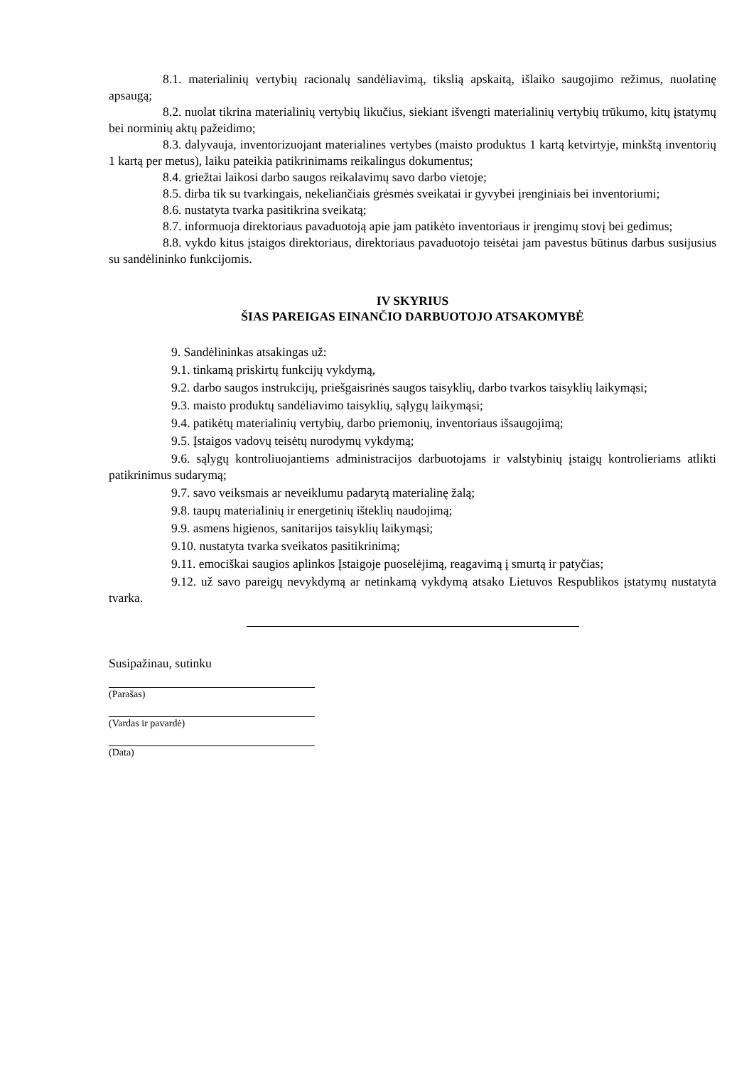8.1. materialinių vertybių racionalų sandėliavimą, tikslią apskaitą, išlaiko saugojimo režimus, nuolatinę apsaugą;
8.2. nuolat tikrina materialinių vertybių likučius, siekiant išvengti materialinių vertybių trūkumo, kitų įstatymų bei norminių aktų pažeidimo;
8.3. dalyvauja, inventorizuojant materialines vertybes (maisto produktus 1 kartą ketvirtyje, minkštą inventorių 1 kartą per metus), laiku pateikia patikrinimams reikalingus dokumentus;
8.4. griežtai laikosi darbo saugos reikalavimų savo darbo vietoje;
8.5. dirba tik su tvarkingais, nekeliančiais grėsmės sveikatai ir gyvybei įrenginiais bei inventoriumi;
8.6. nustatyta tvarka pasitikrina sveikatą;
8.7. informuoja direktoriaus pavaduotoją apie jam patikėto inventoriaus ir įrengimų stovį bei gedimus;
8.8. vykdo kitus įstaigos direktoriaus, direktoriaus pavaduotojo teisėtai jam pavestus būtinus darbus susijusius su sandėlininko funkcijomis.
IV SKYRIUS
ŠIAS PAREIGAS EINANČIO DARBUOTOJO ATSAKOMYBĖ
9. Sandėlininkas atsakingas už:
9.1. tinkamą priskirtų funkcijų vykdymą,
9.2. darbo saugos instrukcijų, priešgaisrinės saugos taisyklių, darbo tvarkos taisyklių laikymąsi;
9.3. maisto produktų sandėliavimo taisyklių, sąlygų laikymąsi;
9.4. patikėtų materialinių vertybių, darbo priemonių, inventoriaus išsaugojimą;
9.5. Įstaigos vadovų teisėtų nurodymų vykdymą;
9.6. sąlygų kontroliuojantiems administracijos darbuotojams ir valstybinių įstaigų kontrolieriams atlikti patikrinimus sudarymą;
9.7. savo veiksmais ar neveiklumu padarytą materialinę žalą;
9.8. taupų materialinių ir energetinių išteklių naudojimą;
9.9. asmens higienos, sanitarijos taisyklių laikymąsi;
9.10. nustatyta tvarka sveikatos pasitikrinimą;
9.11. emociškai saugios aplinkos Įstaigoje puoselėjimą, reagavimą į smurtą ir patyčias;
9.12. už savo pareigų nevykdymą ar netinkamą vykdymą atsako Lietuvos Respublikos įstatymų nustatyta tvarka.
Susipažinau, sutinku
(Parašas)
(Vardas ir pavardė)
(Data)